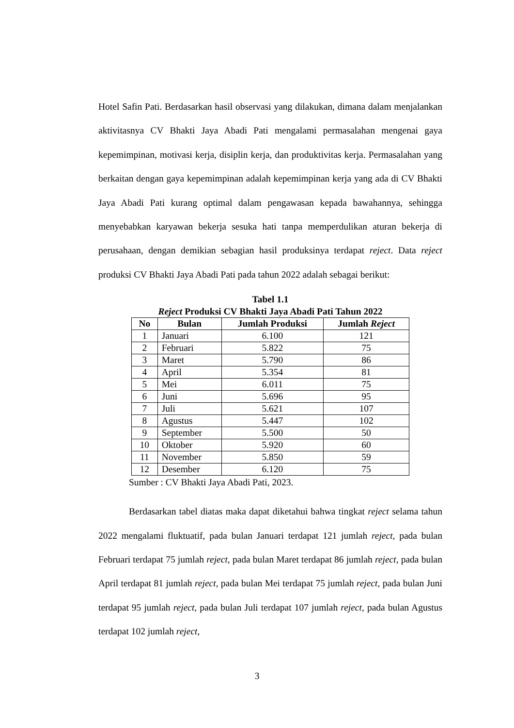Hotel Safin Pati. Berdasarkan hasil observasi yang dilakukan, dimana dalam menjalankan aktivitasnya CV Bhakti Jaya Abadi Pati mengalami permasalahan mengenai gaya kepemimpinan, motivasi kerja, disiplin kerja, dan produktivitas kerja. Permasalahan yang berkaitan dengan gaya kepemimpinan adalah kepemimpinan kerja yang ada di CV Bhakti Jaya Abadi Pati kurang optimal dalam pengawasan kepada bawahannya, sehingga menyebabkan karyawan bekerja sesuka hati tanpa memperdulikan aturan bekerja di perusahaan, dengan demikian sebagian hasil produksinya terdapat reject. Data reject produksi CV Bhakti Jaya Abadi Pati pada tahun 2022 adalah sebagai berikut:
Tabel 1.1
Reject Produksi CV Bhakti Jaya Abadi Pati Tahun 2022
| No | Bulan | Jumlah Produksi | Jumlah Reject |
| --- | --- | --- | --- |
| 1 | Januari | 6.100 | 121 |
| 2 | Februari | 5.822 | 75 |
| 3 | Maret | 5.790 | 86 |
| 4 | April | 5.354 | 81 |
| 5 | Mei | 6.011 | 75 |
| 6 | Juni | 5.696 | 95 |
| 7 | Juli | 5.621 | 107 |
| 8 | Agustus | 5.447 | 102 |
| 9 | September | 5.500 | 50 |
| 10 | Oktober | 5.920 | 60 |
| 11 | November | 5.850 | 59 |
| 12 | Desember | 6.120 | 75 |
Sumber : CV Bhakti Jaya Abadi Pati, 2023.
Berdasarkan tabel diatas maka dapat diketahui bahwa tingkat reject selama tahun 2022 mengalami fluktuatif, pada bulan Januari terdapat 121 jumlah reject, pada bulan Februari terdapat 75 jumlah reject, pada bulan Maret terdapat 86 jumlah reject, pada bulan April terdapat 81 jumlah reject, pada bulan Mei terdapat 75 jumlah reject, pada bulan Juni terdapat 95 jumlah reject, pada bulan Juli terdapat 107 jumlah reject, pada bulan Agustus terdapat 102 jumlah reject,
3